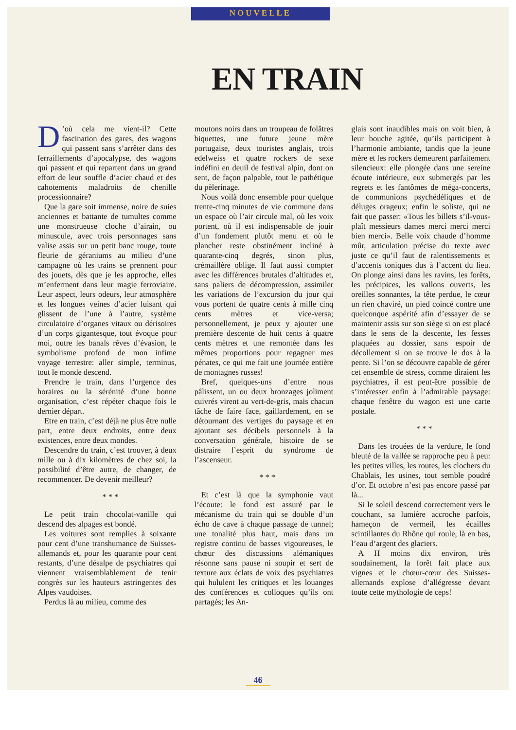NOUVELLE
EN TRAIN
D’où cela me vient-il? Cette fascination des gares, des wagons qui passent sans s’arrêter dans des ferraillements d’apocalypse, des wagons qui passent et qui repartent dans un grand effort de leur souffle d’acier chaud et des cahotements maladroits de chenille processionnaire?
Que la gare soit immense, noire de suies anciennes et battante de tumultes comme une monstrueuse cloche d’airain, ou minuscule, avec trois personnages sans valise assis sur un petit banc rouge, toute fleurie de géraniums au milieu d’une campagne où les trains se prennent pour des jouets, dès que je les approche, elles m’enferment dans leur magie ferroviaire. Leur aspect, leurs odeurs, leur atmosphère et les longues veines d’acier luisant qui glissent de l’une à l’autre, système circulatoire d’organes vitaux ou dérisoires d’un corps gigantesque, tout évoque pour moi, outre les banals rêves d’évasion, le symbolisme profond de mon infime voyage terrestre: aller simple, terminus, tout le monde descend.
Prendre le train, dans l’urgence des horaires ou la sérénité d’une bonne organisation, c’est répéter chaque fois le dernier départ.
Etre en train, c’est déjà ne plus être nulle part, entre deux endroits, entre deux existences, entre deux mondes.
Descendre du train, c’est trouver, à deux mille ou à dix kilomètres de chez soi, la possibilité d’être autre, de changer, de recommencer. De devenir meilleur?
* * *
Le petit train chocolat-vanille qui descend des alpages est bondé.
Les voitures sont remplies à soixante pour cent d’une transhumance de Suisses-allemands et, pour les quarante pour cent restants, d’une désalpe de psychiatres qui viennent vraisemblablement de tenir congrès sur les hauteurs astringentes des Alpes vaudoises.
Perdus là au milieu, comme des
moutons noirs dans un troupeau de folâtres biquettes, une future jeune mère portugaise, deux touristes anglais, trois edelweiss et quatre rockers de sexe indéfini en deuil de festival alpin, dont on sent, de façon palpable, tout le pathétique du pèlerinage.
Nous voilà donc ensemble pour quelque trente-cinq minutes de vie commune dans un espace où l’air circule mal, où les voix portent, où il est indispensable de jouir d’un fondement plutôt menu et où le plancher reste obstinément incliné à quarante-cinq degrés, sinon plus, crémaillère oblige. Il faut aussi compter avec les différences brutales d’altitudes et, sans paliers de décompression, assimiler les variations de l’excursion du jour qui vous portent de quatre cents à mille cinq cents mètres et vice-versa; personnellement, je peux y ajouter une première descente de huit cents à quatre cents mètres et une remontée dans les mêmes proportions pour regagner mes pénates, ce qui me fait une journée entière de montagnes russes!
Bref, quelques-uns d’entre nous pâlissent, un ou deux bronzages joliment cuivrés virent au vert-de-gris, mais chacun tâche de faire face, gaillardement, en se détournant des vertiges du paysage et en ajoutant ses décibels personnels à la conversation générale, histoire de se distraire l’esprit du syndrome de l’ascenseur.
* * *
Et c’est là que la symphonie vaut l’écoute: le fond est assuré par le mécanisme du train qui se double d’un écho de cave à chaque passage de tunnel; une tonalité plus haut, mais dans un registre continu de basses vigoureuses, le chœur des discussions alémaniques résonne sans pause ni soupir et sert de texture aux éclats de voix des psychiatres qui hululent les critiques et les louanges des conférences et colloques qu’ils ont partagés; les An-
glais sont inaudibles mais on voit bien, à leur bouche agitée, qu’ils participent à l’harmonie ambiante, tandis que la jeune mère et les rockers demeurent parfaitement silencieux: elle plongée dans une sereine écoute intérieure, eux submergés par les regrets et les fantômes de méga-concerts, de communions psychédéliques et de déluges orageux; enfin le soliste, qui ne fait que passer: «Tous les billets s’il-vous-plaît messieurs dames merci merci merci bien merci». Belle voix chaude d’homme mûr, articulation précise du texte avec juste ce qu’il faut de ralentissements et d’accents toniques dus à l’accent du lieu. On plonge ainsi dans les ravins, les forêts, les précipices, les vallons ouverts, les oreilles sonnantes, la tête perdue, le cœur un rien chaviré, un pied coincé contre une quelconque aspérité afin d’essayer de se maintenir assis sur son siège si on est placé dans le sens de la descente, les fesses plaquées au dossier, sans espoir de décollement si on se trouve le dos à la pente. Si l’on se découvre capable de gérer cet ensemble de stress, comme diraient les psychiatres, il est peut-être possible de s’intéresser enfin à l’admirable paysage: chaque fenêtre du wagon est une carte postale.
* * *
Dans les trouées de la verdure, le fond bleuté de la vallée se rapproche peu à peu: les petites villes, les routes, les clochers du Chablais, les usines, tout semble poudré d’or. Et octobre n’est pas encore passé par là...
Si le soleil descend correctement vers le couchant, sa lumière accroche parfois, hameçon de vermeil, les écailles scintillantes du Rhône qui roule, là en bas, l’eau d’argent des glaciers.
A H moins dix environ, très soudainement, la forêt fait place aux vignes et le chœur-cœur des Suisses-allemands explose d’allégresse devant toute cette mythologie de ceps!
46